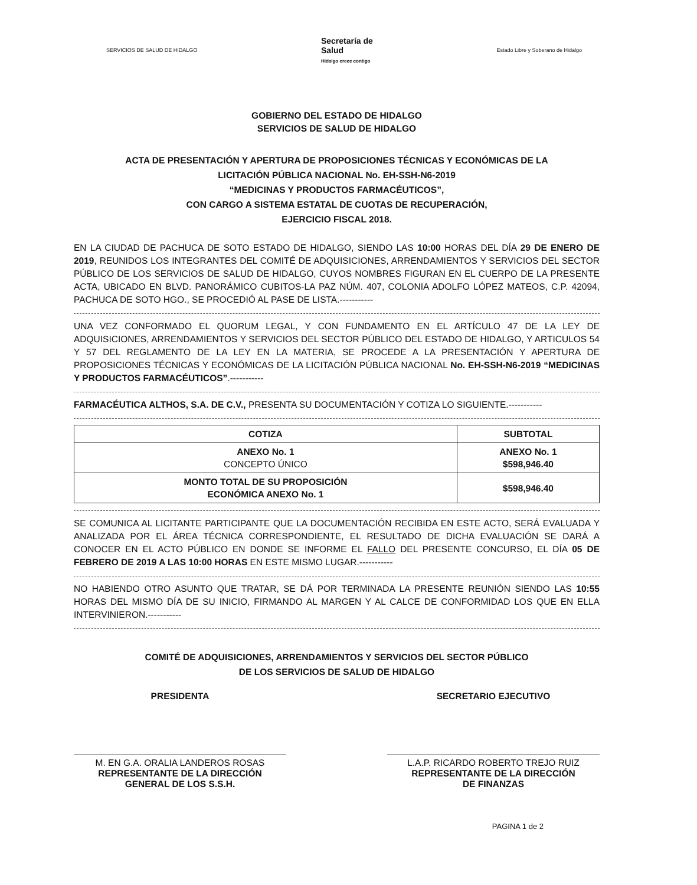SERVICIOS DE SALUD DE HIDALGO
Secretaría de
Salud
Hidalgo crece contigo
Estado Libre y Soberano de Hidalgo
GOBIERNO DEL ESTADO DE HIDALGO
SERVICIOS DE SALUD DE HIDALGO
ACTA DE PRESENTACIÓN Y APERTURA DE PROPOSICIONES TÉCNICAS Y ECONÓMICAS DE LA
LICITACIÓN PÚBLICA NACIONAL No. EH-SSH-N6-2019
“MEDICINAS Y PRODUCTOS FARMACÉUTICOS”,
CON CARGO A SISTEMA ESTATAL DE CUOTAS DE RECUPERACIÓN,
EJERCICIO FISCAL 2018.
EN LA CIUDAD DE PACHUCA DE SOTO ESTADO DE HIDALGO, SIENDO LAS 10:00 HORAS DEL DÍA 29 DE ENERO DE 2019, REUNIDOS LOS INTEGRANTES DEL COMITÉ DE ADQUISICIONES, ARRENDAMIENTOS Y SERVICIOS DEL SECTOR PÚBLICO DE LOS SERVICIOS DE SALUD DE HIDALGO, CUYOS NOMBRES FIGURAN EN EL CUERPO DE LA PRESENTE ACTA, UBICADO EN BLVD. PANORÁMICO CUBITOS-LA PAZ NÚM. 407, COLONIA ADOLFO LÓPEZ MATEOS, C.P. 42094, PACHUCA DE SOTO HGO., SE PROCEDIÓ AL PASE DE LISTA.-----------
UNA VEZ CONFORMADO EL QUORUM LEGAL, Y CON FUNDAMENTO EN EL ARTÍCULO 47 DE LA LEY DE ADQUISICIONES, ARRENDAMIENTOS Y SERVICIOS DEL SECTOR PÚBLICO DEL ESTADO DE HIDALGO, Y ARTICULOS 54 Y 57 DEL REGLAMENTO DE LA LEY EN LA MATERIA, SE PROCEDE A LA PRESENTACIÓN Y APERTURA DE PROPOSICIONES TÉCNICAS Y ECONÓMICAS DE LA LICITACIÓN PÚBLICA NACIONAL No. EH-SSH-N6-2019 “MEDICINAS Y PRODUCTOS FARMACÉUTICOS”.-----------
FARMACÉUTICA ALTHOS, S.A. DE C.V., PRESENTA SU DOCUMENTACIÓN Y COTIZA LO SIGUIENTE.-----------
| COTIZA | SUBTOTAL |
| --- | --- |
| ANEXO No. 1 CONCEPTO ÚNICO | ANEXO No. 1 $598,946.40 |
| MONTO TOTAL DE SU PROPOSICIÓN ECONÓMICA ANEXO No. 1 | $598,946.40 |
SE COMUNICA AL LICITANTE PARTICIPANTE QUE LA DOCUMENTACIÓN RECIBIDA EN ESTE ACTO, SERÁ EVALUADA Y ANALIZADA POR EL ÁREA TÉCNICA CORRESPONDIENTE, EL RESULTADO DE DICHA EVALUACIÓN SE DARÁ A CONOCER EN EL ACTO PÚBLICO EN DONDE SE INFORME EL FALLO DEL PRESENTE CONCURSO, EL DÍA 05 DE FEBRERO DE 2019 A LAS 10:00 HORAS EN ESTE MISMO LUGAR.-----------
NO HABIENDO OTRO ASUNTO QUE TRATAR, SE DÁ POR TERMINADA LA PRESENTE REUNIÓN SIENDO LAS 10:55 HORAS DEL MISMO DÍA DE SU INICIO, FIRMANDO AL MARGEN Y AL CALCE DE CONFORMIDAD LOS QUE EN ELLA INTERVINIERON.-----------
COMITÉ DE ADQUISICIONES, ARRENDAMIENTOS Y SERVICIOS DEL SECTOR PÚBLICO
DE LOS SERVICIOS DE SALUD DE HIDALGO
PRESIDENTA
M. EN G.A. ORALIA LANDEROS ROSAS
REPRESENTANTE DE LA DIRECCIÓN
GENERAL DE LOS S.S.H.
SECRETARIO EJECUTIVO
L.A.P. RICARDO ROBERTO TREJO RUIZ
REPRESENTANTE DE LA DIRECCIÓN
DE FINANZAS
PAGINA 1 de 2